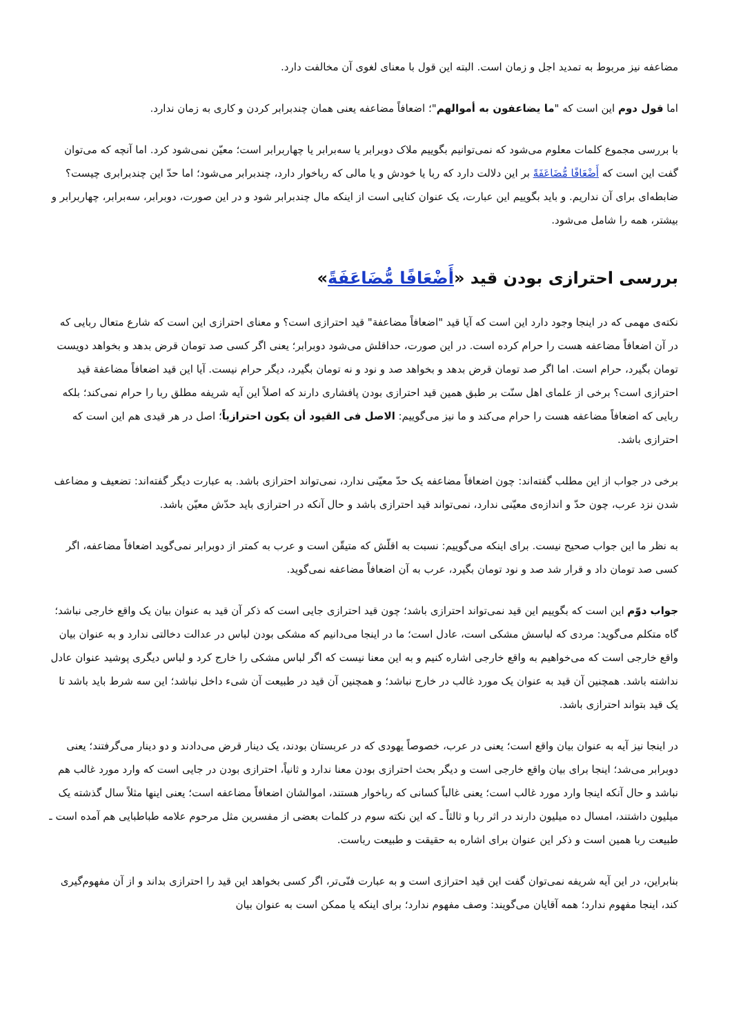مضاعفه نیز مربوط به تمدید اجل و زمان است. البته این قول با معنای لغوی آن مخالفت دارد.
اما قول دوم این است که "ما یضاعفون به أموالهم"؛ اضعافاً مضاعفه یعنی همان چندبرابر کردن و کاری به زمان ندارد.
با بررسی مجموع کلمات معلوم می‌شود که نمی‌توانیم بگوییم ملاک دوبرابر یا سه‌برابر یا چهاربرابر است؛ معیّن نمی‌شود کرد. اما آنچه که می‌توان گفت این است که أَضْعَافًا مُّضَاعَفَةً بر این دلالت دارد که ربا یا خودش و یا مالی که رباخوار دارد، چندبرابر می‌شود؛ اما حدّ این چندبرابری چیست؟ ضابطه‌ای برای آن نداریم. و باید بگوییم این عبارت، یک عنوان کنایی است از اینکه مال چندبرابر شود و در این صورت، دوبرابر، سه‌برابر، چهاربرابر و بیشتر، همه را شامل می‌شود.
بررسی احترازی بودن قید «أَضْعَافًا مُّضَاعَفَةً»
نکته‌ی مهمی که در اینجا وجود دارد این است که آیا قید "اضعافاً مضاعفة" قید احترازی است؟ و معنای احترازی این است که شارع متعال ربایی که در آن اضعافاً مضاعفه هست را حرام کرده است. در این صورت، حداقلش می‌شود دوبرابر؛ یعنی اگر کسی صد تومان قرض بدهد و بخواهد دویست تومان بگیرد، حرام است. اما اگر صد تومان قرض بدهد و بخواهد صد و نود و نه تومان بگیرد، دیگر حرام نیست. آیا این قید اضعافاً مضاعفة قید احترازی است؟ برخی از علمای اهل سنّت بر طبق همین قید احترازی بودن پافشاری دارند که اصلاً این آیه شریفه مطلق ربا را حرام نمی‌کند؛ بلکه ربایی که اضعافاً مضاعفه هست را حرام می‌کند و ما نیز می‌گوییم: الاصل فی القیود أن یکون احترازیاً؛ اصل در هر قیدی هم این است که احترازی باشد.
برخی در جواب از این مطلب گفته‌اند: چون اضعافاً مضاعفه یک حدّ معیّنی ندارد، نمی‌تواند احترازی باشد. به عبارت دیگر گفته‌اند: تضعیف و مضاعف شدن نزد عرب، چون حدّ و اندازه‌ی معیّنی ندارد، نمی‌تواند قید احترازی باشد و حال آنکه در احترازی باید حدّش معیّن باشد.
به نظر ما این جواب صحیح نیست. برای اینکه می‌گوییم: نسبت به اقلّش که متیقّن است و عرب به کمتر از دوبرابر نمی‌گوید اضعافاً مضاعفه، اگر کسی صد تومان داد و قرار شد صد و نود تومان بگیرد، عرب به آن اضعافاً مضاعفه نمی‌گوید.
جواب دوّم این است که بگوییم این قید نمی‌تواند احترازی باشد؛ چون قید احترازی جایی است که ذکر آن قید به عنوان بیان یک واقع خارجی نباشد؛ گاه متکلم می‌گوید: مردی که لباسش مشکی است، عادل است؛ ما در اینجا می‌دانیم که مشکی بودن لباس در عدالت دخالتی ندارد و به عنوان بیان واقع خارجی است که می‌خواهیم به واقع خارجی اشاره کنیم و به این معنا نیست که اگر لباس مشکی را خارج کرد و لباس دیگری پوشید عنوان عادل نداشته باشد. همچنین آن قید به عنوان یک مورد غالب در خارج نباشد؛ و همچنین آن قید در طبیعت آن شیء داخل نباشد؛ این سه شرط باید باشد تا یک قید بتواند احترازی باشد.
در اینجا نیز آیه به عنوان بیان واقع است؛ یعنی در عرب، خصوصاً یهودی که در عربستان بودند، یک دینار قرض می‌دادند و دو دینار می‌گرفتند؛ یعنی دوبرابر می‌شد؛ اینجا برای بیان واقع خارجی است و دیگر بحث احترازی بودن معنا ندارد و ثانیاً، احترازی بودن در جایی است که وارد مورد غالب هم نباشد و حال آنکه اینجا وارد مورد غالب است؛ یعنی غالباً کسانی که رباخوار هستند، اموالشان اضعافاً مضاعفه است؛ یعنی اینها مثلاً سال گذشته یک میلیون داشتند، امسال ده میلیون دارند در اثر ربا و ثالثاً ـ که این نکته سوم در کلمات بعضی از مفسرین مثل مرحوم علامه طباطبایی هم آمده است ـ طبیعت ربا همین است و ذکر این عنوان برای اشاره به حقیقت و طبیعت رباست.
بنابراین، در این آیه شریفه نمی‌توان گفت این قید احترازی است و به عبارت فنّی‌تر، اگر کسی بخواهد این قید را احترازی بداند و از آن مفهوم‌گیری کند، اینجا مفهوم ندارد؛ همه آقایان می‌گویند: وصف مفهوم ندارد؛ برای اینکه یا ممکن است به عنوان بیان